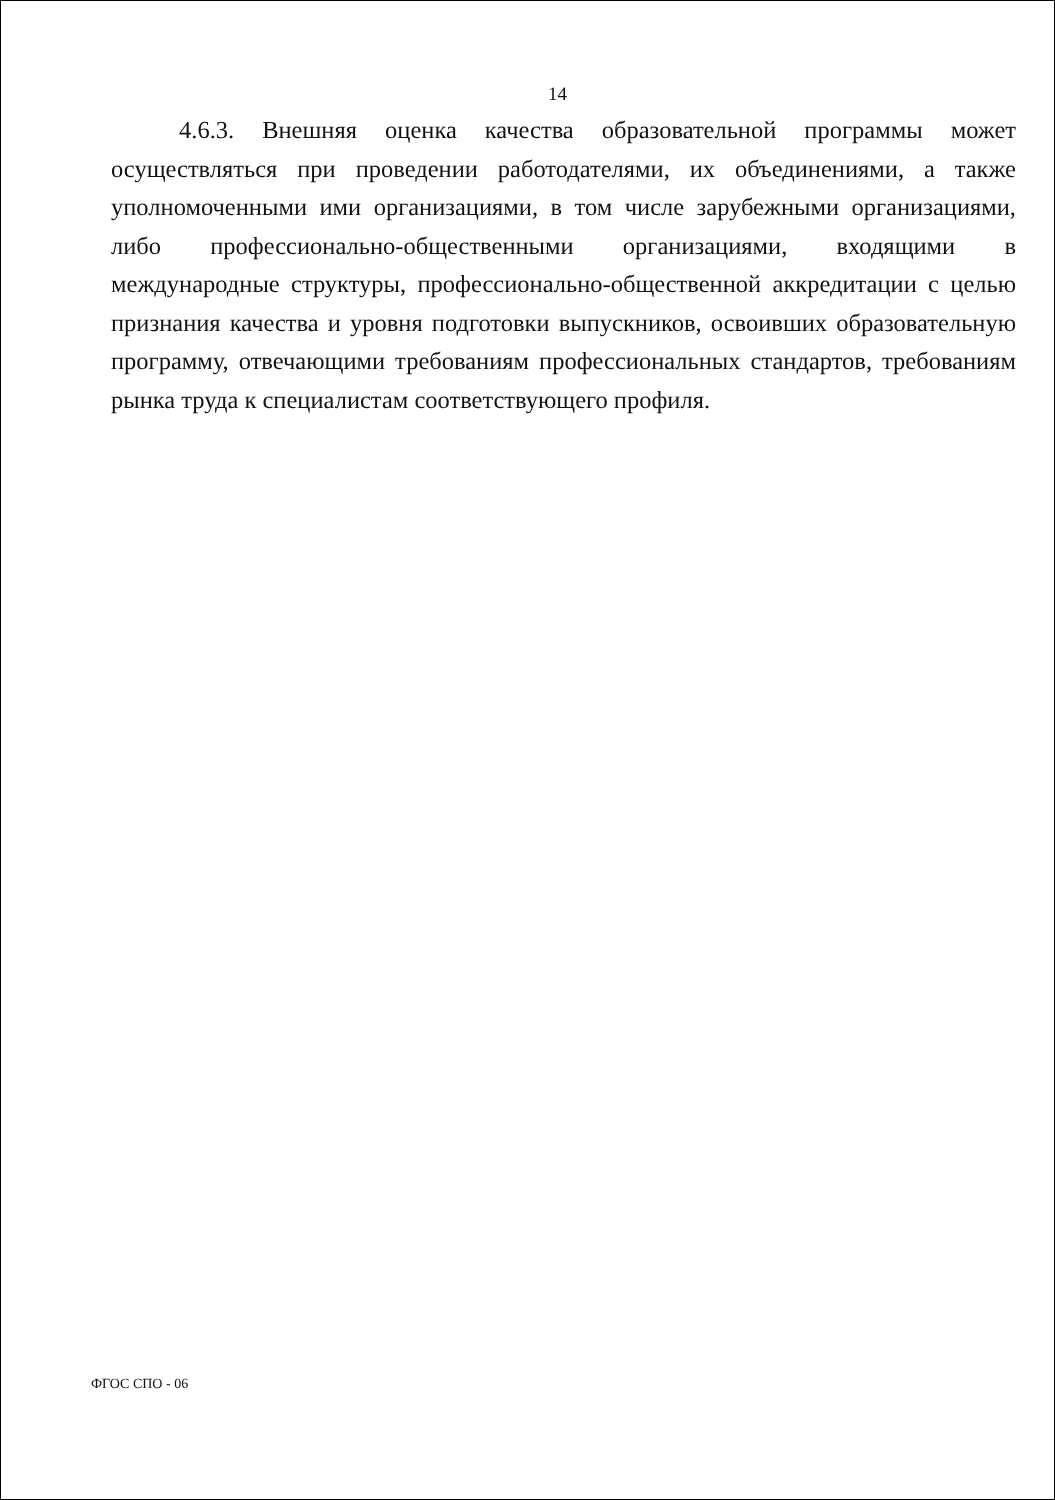14
4.6.3. Внешняя оценка качества образовательной программы может осуществляться при проведении работодателями, их объединениями, а также уполномоченными ими организациями, в том числе зарубежными организациями, либо профессионально-общественными организациями, входящими в международные структуры, профессионально-общественной аккредитации с целью признания качества и уровня подготовки выпускников, освоивших образовательную программу, отвечающими требованиям профессиональных стандартов, требованиям рынка труда к специалистам соответствующего профиля.
ФГОС СПО - 06